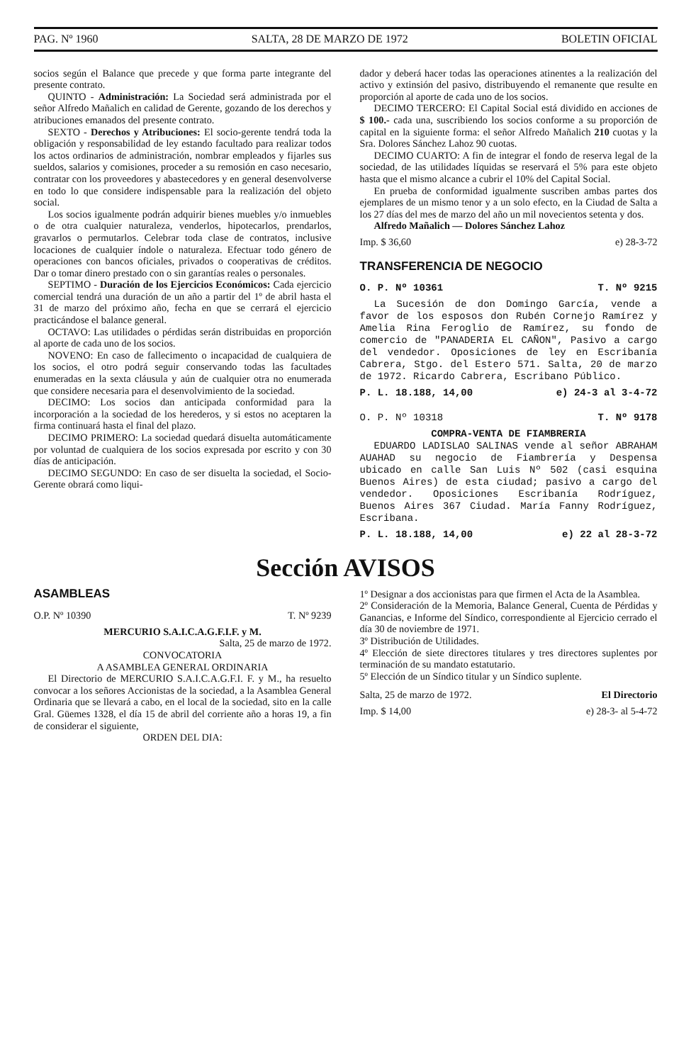PAG. Nº 1960 SALTA, 28 DE MARZO DE 1972 BOLETIN OFICIAL
socios según el Balance que precede y que forma parte integrante del presente contrato.
QUINTO - Administración: La Sociedad será administrada por el señor Alfredo Mañalich en calidad de Gerente, gozando de los derechos y atribuciones emanados del presente contrato.
SEXTO - Derechos y Atribuciones: El socio-gerente tendrá toda la obligación y responsabilidad de ley estando facultado para realizar todos los actos ordinarios de administración, nombrar empleados y fijarles sus sueldos, salarios y comisiones, proceder a su remosión en caso necesario, contratar con los proveedores y abastecedores y en general desenvolverse en todo lo que considere indispensable para la realización del objeto social.
Los socios igualmente podrán adquirir bienes muebles y/o inmuebles o de otra cualquier naturaleza, venderlos, hipotecarlos, prendarlos, gravarlos o permutarlos. Celebrar toda clase de contratos, inclusive locaciones de cualquier índole o naturaleza. Efectuar todo género de operaciones con bancos oficiales, privados o cooperativas de créditos. Dar o tomar dinero prestado con o sin garantías reales o personales.
SEPTIMO - Duración de los Ejercicios Económicos: Cada ejercicio comercial tendrá una duración de un año a partir del 1º de abril hasta el 31 de marzo del próximo año, fecha en que se cerrará el ejercicio practicándose el balance general.
OCTAVO: Las utilidades o pérdidas serán distribuidas en proporción al aporte de cada uno de los socios.
NOVENO: En caso de fallecimento o incapacidad de cualquiera de los socios, el otro podrá seguir conservando todas las facultades enumeradas en la sexta cláusula y aún de cualquier otra no enumerada que considere necesaria para el desenvolvimiento de la sociedad.
DECIMO: Los socios dan anticipada conformidad para la incorporación a la sociedad de los herederos, y si estos no aceptaren la firma continuará hasta el final del plazo.
DECIMO PRIMERO: La sociedad quedará disuelta automáticamente por voluntad de cualquiera de los socios expresada por escrito y con 30 días de anticipación.
DECIMO SEGUNDO: En caso de ser disuelta la sociedad, el Socio-Gerente obrará como liqui-
dador y deberá hacer todas las operaciones atinentes a la realización del activo y extinsión del pasivo, distribuyendo el remanente que resulte en proporción al aporte de cada uno de los socios.
DECIMO TERCERO: El Capital Social está dividido en acciones de $ 100.- cada una, suscribiendo los socios conforme a su proporción de capital en la siguiente forma: el señor Alfredo Mañalich 210 cuotas y la Sra. Dolores Sánchez Lahoz 90 cuotas.
DECIMO CUARTO: A fin de integrar el fondo de reserva legal de la sociedad, de las utilidades líquidas se reservará el 5% para este objeto hasta que el mismo alcance a cubrir el 10% del Capital Social.
En prueba de conformidad igualmente suscriben ambas partes dos ejemplares de un mismo tenor y a un solo efecto, en la Ciudad de Salta a los 27 días del mes de marzo del año un mil novecientos setenta y dos.
Alfredo Mañalich — Dolores Sánchez Lahoz
Imp. $ 36,60 e) 28-3-72
TRANSFERENCIA DE NEGOCIO
O. P. Nº 10361 T. Nº 9215
La Sucesión de don Domingo García, vende a favor de los esposos don Rubén Cornejo Ramírez y Amelia Rina Feroglio de Ramírez, su fondo de comercio de "PANADERIA EL CAÑON", Pasivo a cargo del vendedor. Oposiciones de ley en Escribanía Cabrera, Stgo. del Estero 571. Salta, 20 de marzo de 1972. Ricardo Cabrera, Escribano Público.
P. L. 18.188, 14,00 e) 24-3 al 3-4-72
O. P. Nº 10318 T. Nº 9178
COMPRA-VENTA DE FIAMBRERIA
EDUARDO LADISLAO SALINAS vende al señor ABRAHAM AUAHAD su negocio de Fiambrería y Despensa ubicado en calle San Luis Nº 502 (casi esquina Buenos Aires) de esta ciudad; pasivo a cargo del vendedor. Oposiciones Escribanía Rodríguez, Buenos Aires 367 Ciudad. María Fanny Rodríguez, Escribana.
P. L. 18.188, 14,00 e) 22 al 28-3-72
Sección AVISOS
ASAMBLEAS
O.P. Nº 10390 T. Nº 9239
MERCURIO S.A.I.C.A.G.F.I.F. y M.
Salta, 25 de marzo de 1972.
CONVOCATORIA
A ASAMBLEA GENERAL ORDINARIA
El Directorio de MERCURIO S.A.I.C.A.G.F.I. F. y M., ha resuelto convocar a los señores Accionistas de la sociedad, a la Asamblea General Ordinaria que se llevará a cabo, en el local de la sociedad, sito en la calle Gral. Güemes 1328, el día 15 de abril del corriente año a horas 19, a fin de considerar el siguiente,
ORDEN DEL DIA:
1º Designar a dos accionistas para que firmen el Acta de la Asamblea.
2º Consideración de la Memoria, Balance General, Cuenta de Pérdidas y Ganancias, e Informe del Síndico, correspondiente al Ejercicio cerrado el día 30 de noviembre de 1971.
3º Distribución de Utilidades.
4º Elección de siete directores titulares y tres directores suplentes por terminación de su mandato estatutario.
5º Elección de un Síndico titular y un Síndico suplente.
Salta, 25 de marzo de 1972. El Directorio
Imp. $ 14,00 e) 28-3- al 5-4-72